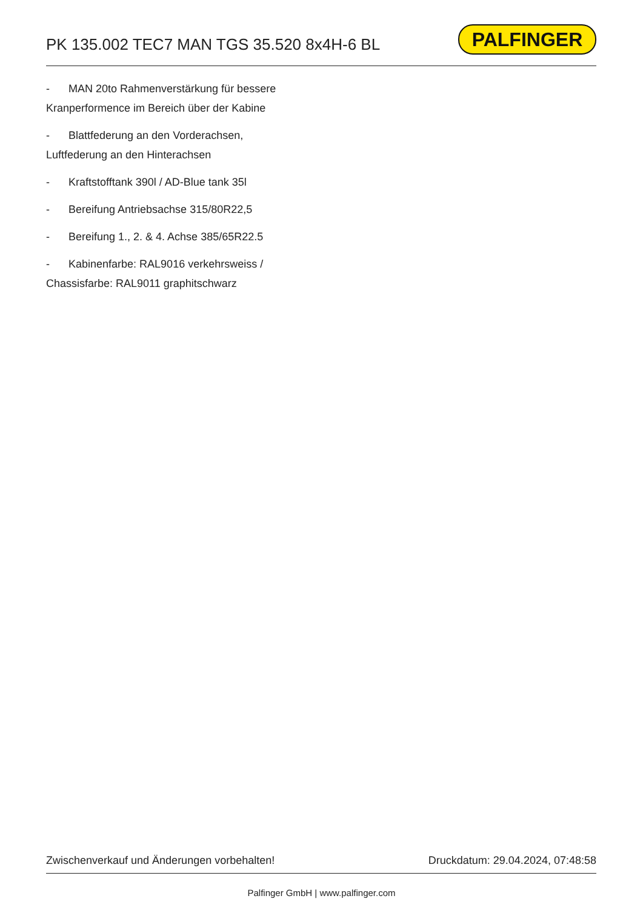PK 135.002 TEC7 MAN TGS 35.520 8x4H-6 BL
PALFINGER
- MAN 20to Rahmenverstärkung für bessere Kranperformence im Bereich über der Kabine
- Blattfederung an den Vorderachsen, Luftfederung an den Hinterachsen
- Kraftstofftank 390l / AD-Blue tank 35l
- Bereifung Antriebsachse 315/80R22,5
- Bereifung 1., 2. & 4. Achse 385/65R22.5
- Kabinenfarbe: RAL9016 verkehrsweiss / Chassisfarbe: RAL9011 graphitschwarz
Zwischenverkauf und Änderungen vorbehalten! Druckdatum: 29.04.2024, 07:48:58
Palfinger GmbH | www.palfinger.com